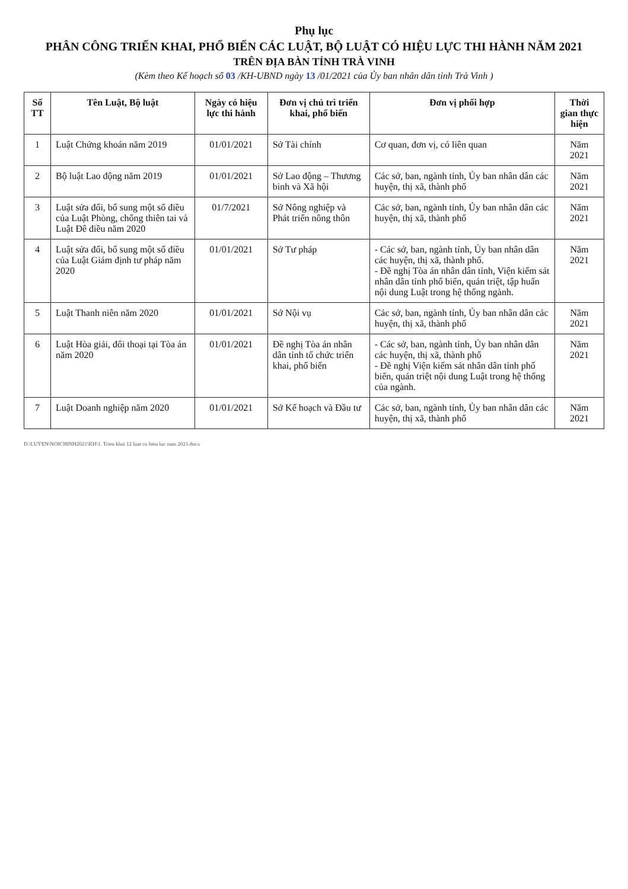Phụ lục
PHÂN CÔNG TRIỂN KHAI, PHỔ BIẾN CÁC LUẬT, BỘ LUẬT CÓ HIỆU LỰC THI HÀNH NĂM 2021
TRÊN ĐỊA BÀN TỈNH TRÀ VINH
(Kèm theo Kế hoạch số 03 /KH-UBND ngày 13 /01/2021 của Ủy ban nhân dân tỉnh Trà Vinh )
| Số TT | Tên Luật, Bộ luật | Ngày có hiệu lực thi hành | Đơn vị chủ trì triển khai, phổ biến | Đơn vị phối hợp | Thời gian thực hiện |
| --- | --- | --- | --- | --- | --- |
| 1 | Luật Chứng khoán năm 2019 | 01/01/2021 | Sở Tài chính | Cơ quan, đơn vị, có liên quan | Năm 2021 |
| 2 | Bộ luật Lao động năm 2019 | 01/01/2021 | Sở Lao động – Thương binh và Xã hội | Các sở, ban, ngành tỉnh, Ủy ban nhân dân các huyện, thị xã, thành phố | Năm 2021 |
| 3 | Luật sửa đổi, bổ sung một số điều của Luật Phòng, chống thiên tai và Luật Đê điều năm 2020 | 01/7/2021 | Sở Nông nghiệp và Phát triển nông thôn | Các sở, ban, ngành tỉnh, Ủy ban nhân dân các huyện, thị xã, thành phố | Năm 2021 |
| 4 | Luật sửa đổi, bổ sung một số điều của Luật Giám định tư pháp năm 2020 | 01/01/2021 | Sở Tư pháp | - Các sở, ban, ngành tỉnh, Ủy ban nhân dân các huyện, thị xã, thành phố. - Đề nghị Tòa án nhân dân tỉnh, Viện kiểm sát nhân dân tỉnh phổ biến, quán triệt, tập huấn nội dung Luật trong hệ thống ngành. | Năm 2021 |
| 5 | Luật Thanh niên năm 2020 | 01/01/2021 | Sở Nội vụ | Các sở, ban, ngành tỉnh, Ủy ban nhân dân các huyện, thị xã, thành phố | Năm 2021 |
| 6 | Luật Hòa giải, đối thoại tại Tòa án năm 2020 | 01/01/2021 | Đề nghị Tòa án nhân dân tỉnh tổ chức triển khai, phổ biến | - Các sở, ban, ngành tỉnh, Ủy ban nhân dân các huyện, thị xã, thành phố - Đề nghị Viện kiểm sát nhân dân tỉnh phổ biến, quán triệt nội dung Luật trong hệ thống của ngành. | Năm 2021 |
| 7 | Luật Doanh nghiệp năm 2020 | 01/01/2021 | Sở Kế hoạch và Đầu tư | Các sở, ban, ngành tỉnh, Ủy ban nhân dân các huyện, thị xã, thành phố | Năm 2021 |
D:\LUYEN\NOICHINH2021\KH\1. Trien khai 12 luat co hieu luc nam 2021.docx